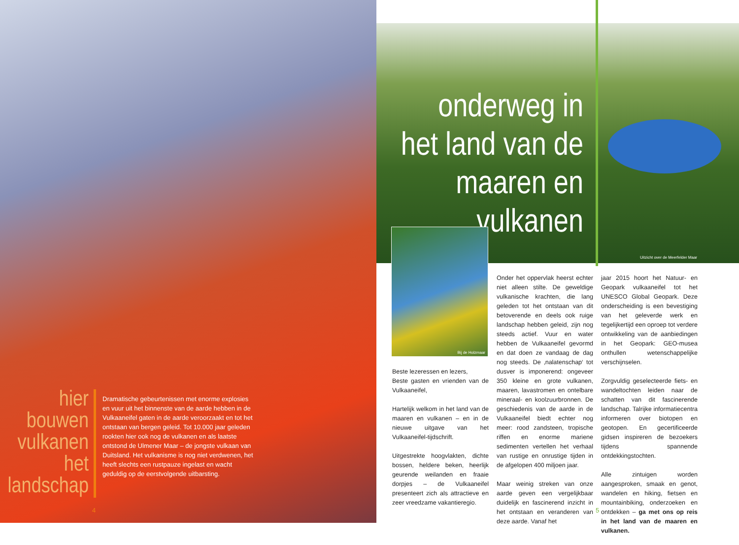hier
bouwen
vulkanen het
landschap
Dramatische gebeurtenissen met enorme explosies en vuur uit het binnenste van de aarde hebben in de Vulkaaneifel gaten in de aarde veroorzaakt en tot het ontstaan van bergen geleid. Tot 10.000 jaar geleden rookten hier ook nog de vulkanen en als laatste ontstond de Ulmener Maar – de jongste vulkaan van Duitsland. Het vulkanisme is nog niet verdwenen, het heeft slechts een rustpauze ingelast en wacht geduldig op de eerstvolgende uitbarsting.
4
onderweg in het land van de maaren en vulkanen
Uitzicht over de Meerfelder Maar
Bij de Holzmaar
Beste lezeressen en lezers,
Beste gasten en vrienden van de Vulkaaneifel,
Hartelijk welkom in het land van de maaren en vulkanen – en in de nieuwe uitgave van het Vulkaaneifel-tijdschrift.
Uitgestrekte hoogvlakten, dichte bossen, heldere beken, heerlijk geurende weilanden en fraaie dorpjes – de Vulkaaneifel presenteert zich als attractieve en zeer vreedzame vakantieregio.
Onder het oppervlak heerst echter niet alleen stilte. De geweldige vulkanische krachten, die lang geleden tot het ontstaan van dit betoverende en deels ook ruige landschap hebben geleid, zijn nog steeds actief. Vuur en water hebben de Vulkaaneifel gevormd en dat doen ze vandaag de dag nog steeds. De ‚nalatenschap‘ tot dusver is imponerend: ongeveer 350 kleine en grote vulkanen, maaren, lavastromen en ontelbare mineraal- en koolzuurbronnen. De geschiedenis van de aarde in de Vulkaaneifel biedt echter nog meer: rood zandsteen, tropische riffen en enorme mariene sedimenten vertellen het verhaal van rustige en onrustige tijden in de afgelopen 400 miljoen jaar.
Maar weinig streken van onze aarde geven een vergelijkbaar duidelijk en fascinerend inzicht in het ontstaan en veranderen van deze aarde. Vanaf het
jaar 2015 hoort het Natuur- en Geopark vulkaaneifel tot het UNESCO Global Geopark. Deze onderscheiding is een bevestiging van het geleverde werk en tegelijkertijd een oproep tot verdere ontwikkeling van de aanbiedingen in het Geopark: GEO-musea onthullen wetenschappelijke verschijnselen.
Zorgvuldig geselecteerde fiets- en wandeltochten leiden naar de schatten van dit fascinerende landschap. Talrijke informatiecentra informeren over biotopen en geotopen. En gecertificeerde gidsen inspireren de bezoekers tijdens spannende ontdekkingstochten.
Alle zintuigen worden aangesproken, smaak en genot, wandelen en hiking, fietsen en mountainbiking, onderzoeken en ontdekken – ga met ons op reis in het land van de maaren en vulkanen.
5